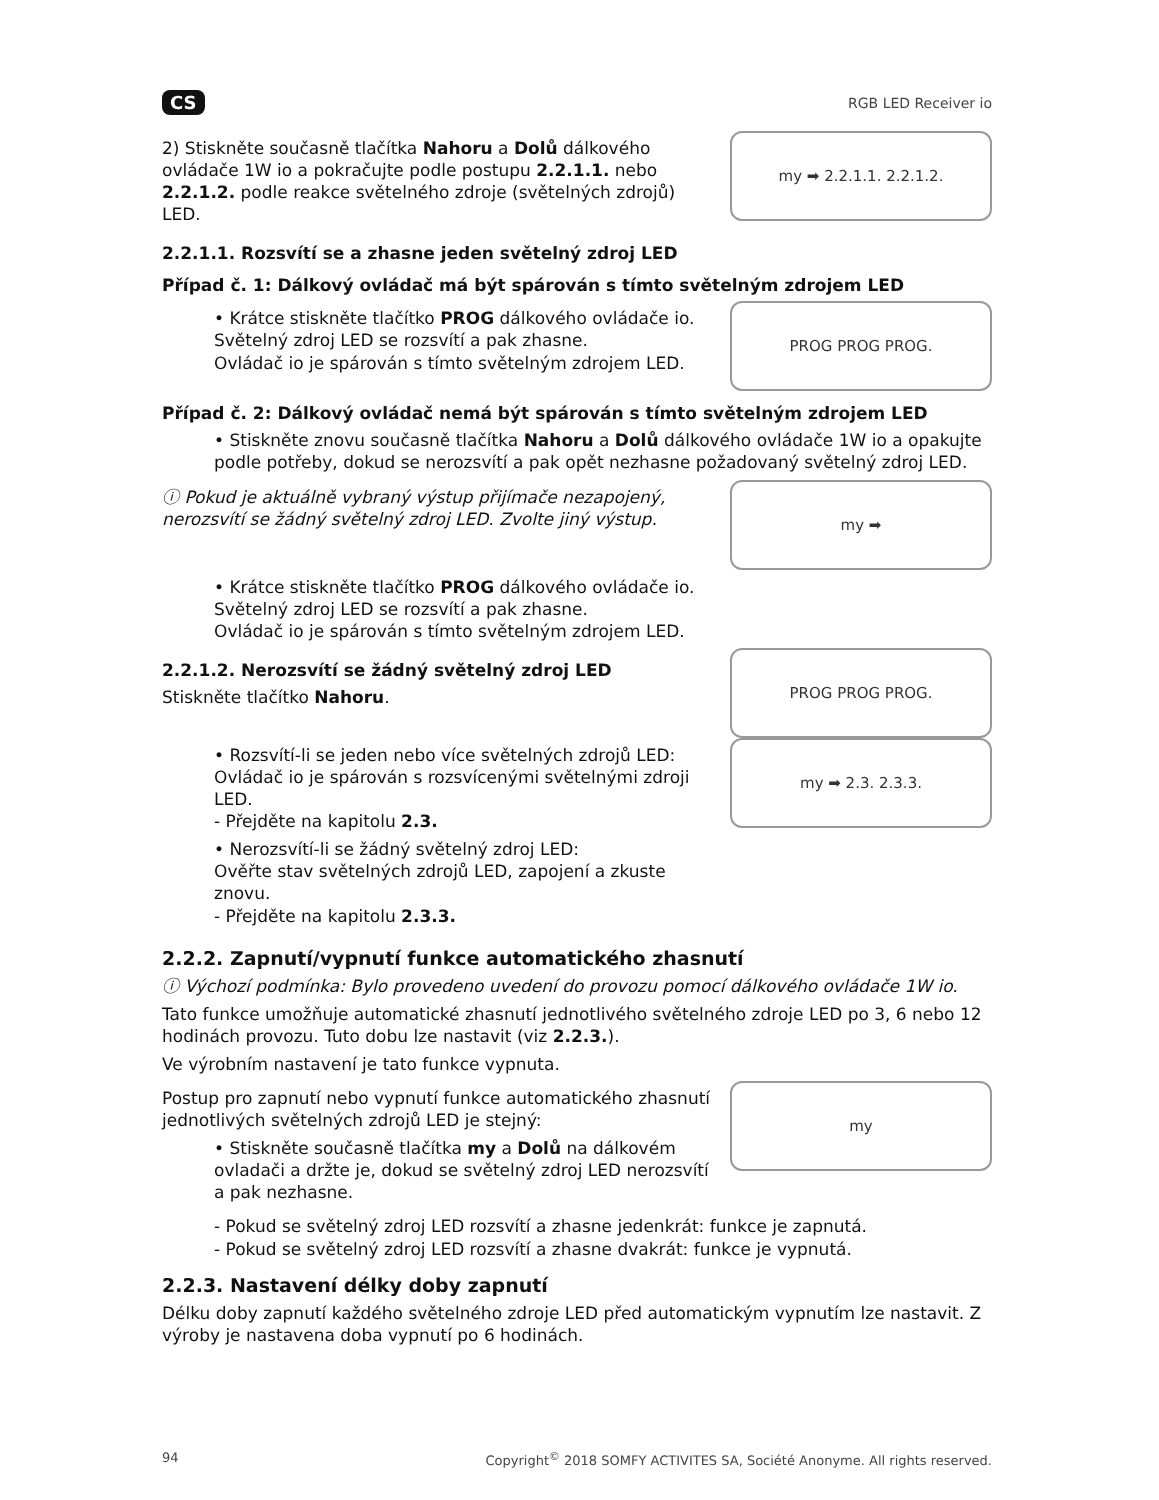CS RGB LED Receiver io
2) Stiskněte současně tlačítka Nahoru a Dolů dálkového ovládače 1W io a pokračujte podle postupu 2.2.1.1. nebo 2.2.1.2. podle reakce světelného zdroje (světelných zdrojů) LED.
my ➡ 2.2.1.1. 2.2.1.2.
2.2.1.1. Rozsvítí se a zhasne jeden světelný zdroj LED
Případ č. 1: Dálkový ovládač má být spárován s tímto světelným zdrojem LED
• Krátce stiskněte tlačítko PROG dálkového ovládače io.
Světelný zdroj LED se rozsvítí a pak zhasne.
Ovládač io je spárován s tímto světelným zdrojem LED.
PROG PROG PROG.
Případ č. 2: Dálkový ovládač nemá být spárován s tímto světelným zdrojem LED
• Stiskněte znovu současně tlačítka Nahoru a Dolů dálkového ovládače 1W io a opakujte podle potřeby, dokud se nerozsvítí a pak opět nezhasne požadovaný světelný zdroj LED.
ⓘ Pokud je aktuálně vybraný výstup přijímače nezapojený, nerozsvítí se žádný světelný zdroj LED. Zvolte jiný výstup.
my ➡
• Krátce stiskněte tlačítko PROG dálkového ovládače io.
Světelný zdroj LED se rozsvítí a pak zhasne.
Ovládač io je spárován s tímto světelným zdrojem LED.
2.2.1.2. Nerozsvítí se žádný světelný zdroj LED
Stiskněte tlačítko Nahoru.
PROG PROG PROG.
• Rozsvítí-li se jeden nebo více světelných zdrojů LED:
Ovládač io je spárován s rozsvícenými světelnými zdroji LED.
- Přejděte na kapitolu 2.3.
• Nerozsvítí-li se žádný světelný zdroj LED:
Ověřte stav světelných zdrojů LED, zapojení a zkuste znovu.
- Přejděte na kapitolu 2.3.3.
my ➡ 2.3. 2.3.3.
2.2.2. Zapnutí/vypnutí funkce automatického zhasnutí
ⓘ Výchozí podmínka: Bylo provedeno uvedení do provozu pomocí dálkového ovládače 1W io.
Tato funkce umožňuje automatické zhasnutí jednotlivého světelného zdroje LED po 3, 6 nebo 12 hodinách provozu. Tuto dobu lze nastavit (viz 2.2.3.).
Ve výrobním nastavení je tato funkce vypnuta.
Postup pro zapnutí nebo vypnutí funkce automatického zhasnutí jednotlivých světelných zdrojů LED je stejný:
• Stiskněte současně tlačítka my a Dolů na dálkovém ovladači a držte je, dokud se světelný zdroj LED nerozsvítí a pak nezhasne.
my
- Pokud se světelný zdroj LED rozsvítí a zhasne jedenkrát: funkce je zapnutá.
- Pokud se světelný zdroj LED rozsvítí a zhasne dvakrát: funkce je vypnutá.
2.2.3. Nastavení délky doby zapnutí
Délku doby zapnutí každého světelného zdroje LED před automatickým vypnutím lze nastavit. Z výroby je nastavena doba vypnutí po 6 hodinách.
94 Copyright<sup>©</sup> 2018 SOMFY ACTIVITES SA, Société Anonyme. All rights reserved.